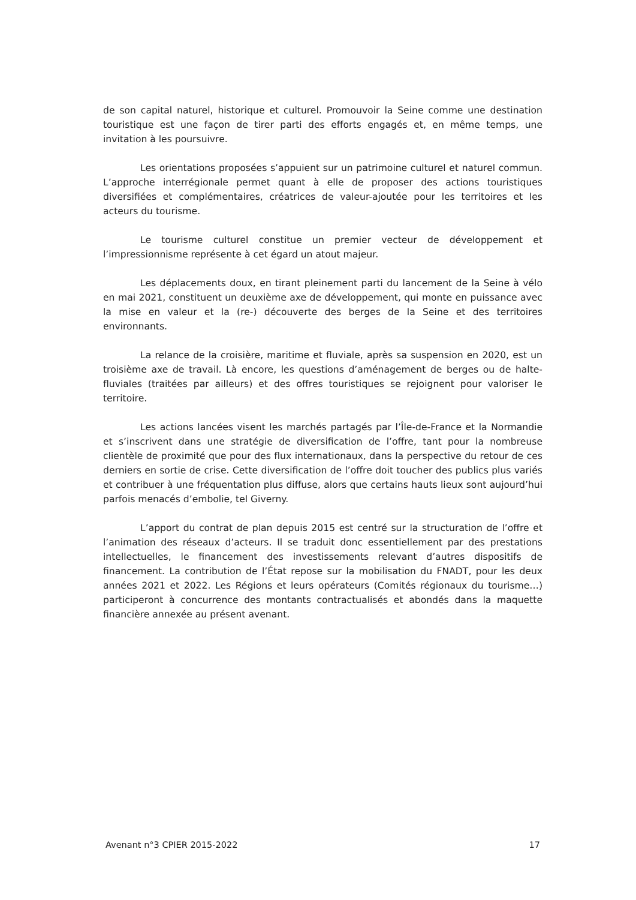de son capital naturel, historique et culturel. Promouvoir la Seine comme une destination touristique est une façon de tirer parti des efforts engagés et, en même temps, une invitation à les poursuivre.
Les orientations proposées s’appuient sur un patrimoine culturel et naturel commun. L’approche interrégionale permet quant à elle de proposer des actions touristiques diversifiées et complémentaires, créatrices de valeur-ajoutée pour les territoires et les acteurs du tourisme.
Le tourisme culturel constitue un premier vecteur de développement et l’impressionnisme représente à cet égard un atout majeur.
Les déplacements doux, en tirant pleinement parti du lancement de la Seine à vélo en mai 2021, constituent un deuxième axe de développement, qui monte en puissance avec la mise en valeur et la (re-) découverte des berges de la Seine et des territoires environnants.
La relance de la croisière, maritime et fluviale, après sa suspension en 2020, est un troisième axe de travail. Là encore, les questions d’aménagement de berges ou de halte-fluviales (traitées par ailleurs) et des offres touristiques se rejoignent pour valoriser le territoire.
Les actions lancées visent les marchés partagés par l’Île-de-France et la Normandie et s’inscrivent dans une stratégie de diversification de l’offre, tant pour la nombreuse clientèle de proximité que pour des flux internationaux, dans la perspective du retour de ces derniers en sortie de crise. Cette diversification de l’offre doit toucher des publics plus variés et contribuer à une fréquentation plus diffuse, alors que certains hauts lieux sont aujourd’hui parfois menacés d’embolie, tel Giverny.
L’apport du contrat de plan depuis 2015 est centré sur la structuration de l’offre et l’animation des réseaux d’acteurs. Il se traduit donc essentiellement par des prestations intellectuelles, le financement des investissements relevant d’autres dispositifs de financement. La contribution de l’État repose sur la mobilisation du FNADT, pour les deux années 2021 et 2022. Les Régions et leurs opérateurs (Comités régionaux du tourisme…) participeront à concurrence des montants contractualisés et abondés dans la maquette financière annexée au présent avenant.
Avenant n°3 CPIER 2015-2022 17